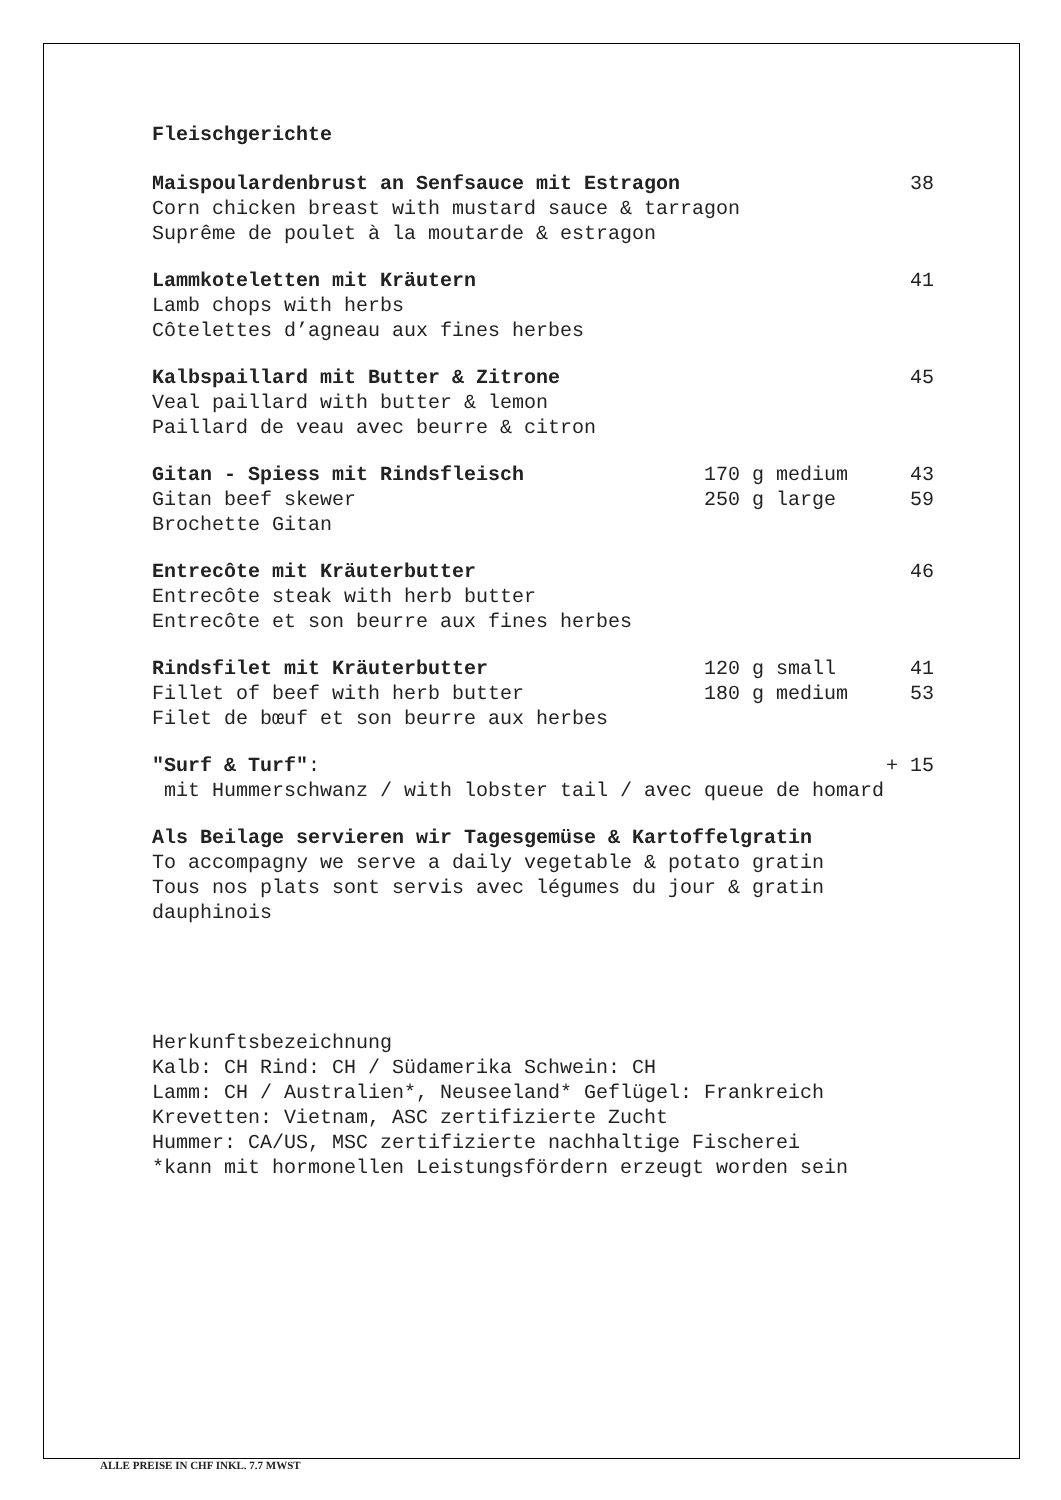Fleischgerichte
Maispoulardenbrust an Senfsauce mit Estragon 38
Corn chicken breast with mustard sauce & tarragon
Suprême de poulet à la moutarde & estragon
Lammkoteletten mit Kräutern 41
Lamb chops with herbs
Côtelettes d’agneau aux fines herbes
Kalbspaillard mit Butter & Zitrone 45
Veal paillard with butter & lemon
Paillard de veau avec beurre & citron
Gitan - Spiess mit Rindsfleisch 170 g medium 43
Gitan beef skewer 250 g large 59
Brochette Gitan
Entrecôte mit Kräuterbutter 46
Entrecôte steak with herb butter
Entrecôte et son beurre aux fines herbes
Rindsfilet mit Kräuterbutter 120 g small 41
Fillet of beef with herb butter 180 g medium 53
Filet de bœuf et son beurre aux herbes
"Surf & Turf": + 15
mit Hummerschwanz / with lobster tail / avec queue de homard
Als Beilage servieren wir Tagesgemüse & Kartoffelgratin
To accompagny we serve a daily vegetable & potato gratin
Tous nos plats sont servis avec légumes du jour & gratin
dauphinois
Herkunftsbezeichnung
Kalb: CH Rind: CH / Südamerika Schwein: CH
Lamm: CH / Australien*, Neuseeland* Geflügel: Frankreich
Krevetten: Vietnam, ASC zertifizierte Zucht
Hummer: CA/US, MSC zertifizierte nachhaltige Fischerei
*kann mit hormonellen Leistungsfördern erzeugt worden sein
ALLE PREISE IN CHF INKL. 7.7 MWST